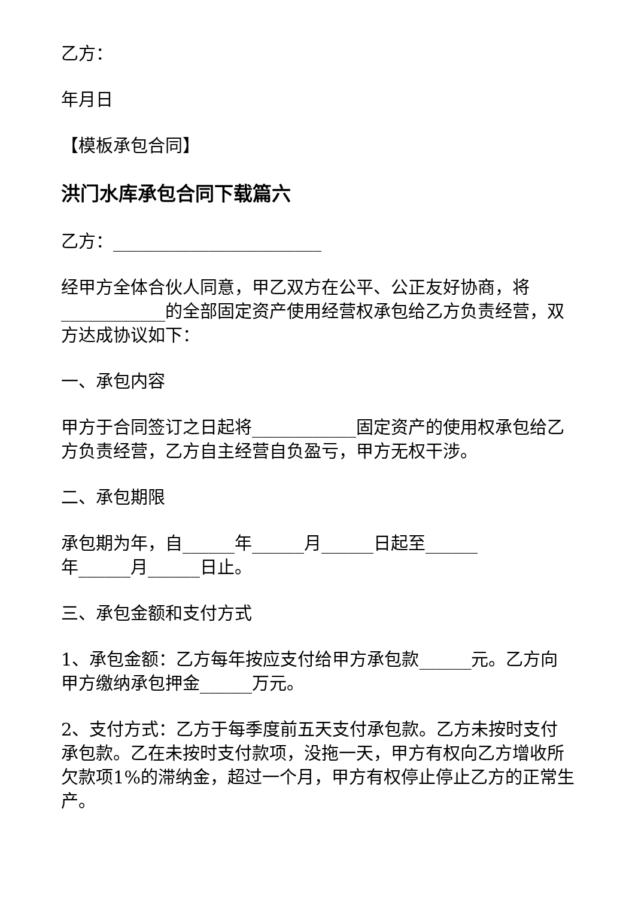乙方：
年月日
【模板承包合同】
洪门水库承包合同下载篇六
乙方：________________________
经甲方全体合伙人同意，甲乙双方在公平、公正友好协商，将____________的全部固定资产使用经营权承包给乙方负责经营，双方达成协议如下：
一、承包内容
甲方于合同签订之日起将____________固定资产的使用权承包给乙方负责经营，乙方自主经营自负盈亏，甲方无权干涉。
二、承包期限
承包期为年，自______年______月______日起至______
年______月______日止。
三、承包金额和支付方式
1、承包金额：乙方每年按应支付给甲方承包款______元。乙方向甲方缴纳承包押金______万元。
2、支付方式：乙方于每季度前五天支付承包款。乙方未按时支付承包款。乙在未按时支付款项，没拖一天，甲方有权向乙方增收所欠款项1%的滞纳金，超过一个月，甲方有权停止停止乙方的正常生产。